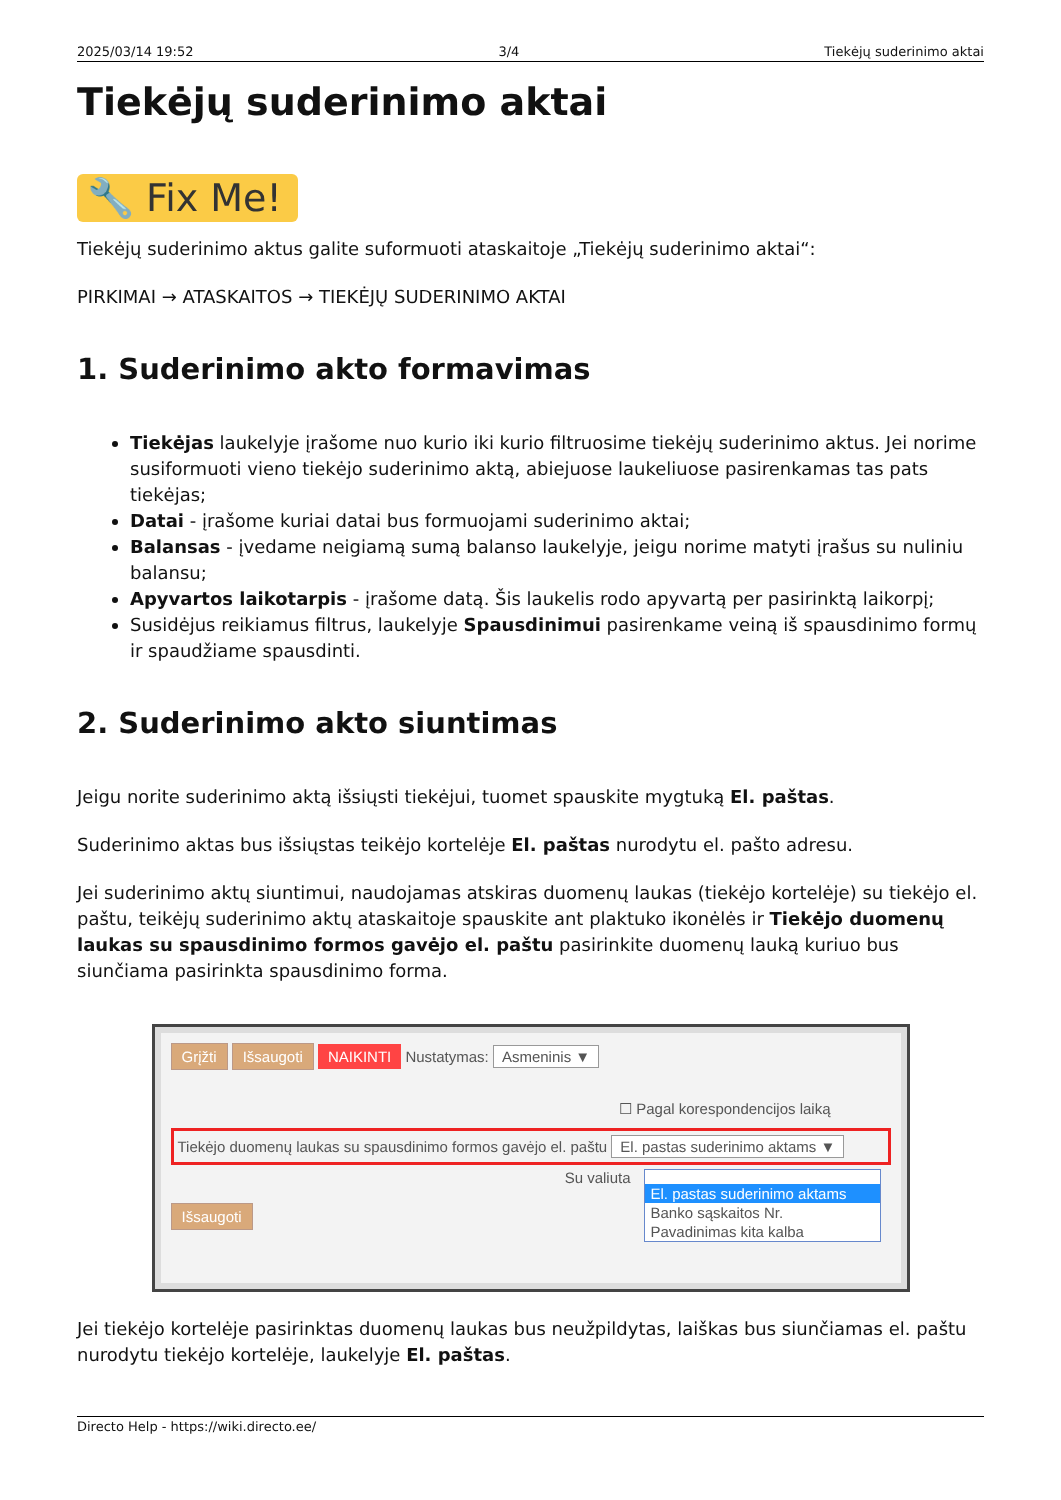2025/03/14 19:52 3/4 Tiekėjų suderinimo aktai
Tiekėjų suderinimo aktai
🔧 Fix Me!
Tiekėjų suderinimo aktus galite suformuoti ataskaitoje „Tiekėjų suderinimo aktai“:
PIRKIMAI → ATASKAITOS → TIEKĖJŲ SUDERINIMO AKTAI
1. Suderinimo akto formavimas
Tiekėjas laukelyje įrašome nuo kurio iki kurio filtruosime tiekėjų suderinimo aktus. Jei norime susiformuoti vieno tiekėjo suderinimo aktą, abiejuose laukeliuose pasirenkamas tas pats tiekėjas;
Datai - įrašome kuriai datai bus formuojami suderinimo aktai;
Balansas - įvedame neigiamą sumą balanso laukelyje, jeigu norime matyti įrašus su nuliniu balansu;
Apyvartos laikotarpis - įrašome datą. Šis laukelis rodo apyvartą per pasirinktą laikorpį;
Susidėjus reikiamus filtrus, laukelyje Spausdinimui pasirenkame veiną iš spausdinimo formų ir spaudžiame spausdinti.
2. Suderinimo akto siuntimas
Jeigu norite suderinimo aktą išsiųsti tiekėjui, tuomet spauskite mygtuką El. paštas.
Suderinimo aktas bus išsiųstas teikėjo kortelėje El. paštas nurodytu el. pašto adresu.
Jei suderinimo aktų siuntimui, naudojamas atskiras duomenų laukas (tiekėjo kortelėje) su tiekėjo el. paštu, teikėjų suderinimo aktų ataskaitoje spauskite ant plaktuko ikonėlės ir Tiekėjo duomenų laukas su spausdinimo formos gavėjo el. paštu pasirinkite duomenų lauką kuriuo bus siunčiama pasirinkta spausdinimo forma.
Grįžti Išsaugoti NAIKINTI Nustatymas: Asmeninis ▼
☐ Pagal korespondencijos laiką
Tiekėjo duomenų laukas su spausdinimo formos gavėjo el. paštu El. pastas suderinimo aktams ▼
Su valiuta
Išsaugoti
El. pastas suderinimo aktams
Banko sąskaitos Nr.
Pavadinimas kita kalba
Jei tiekėjo kortelėje pasirinktas duomenų laukas bus neužpildytas, laiškas bus siunčiamas el. paštu nurodytu tiekėjo kortelėje, laukelyje El. paštas.
Directo Help - https://wiki.directo.ee/